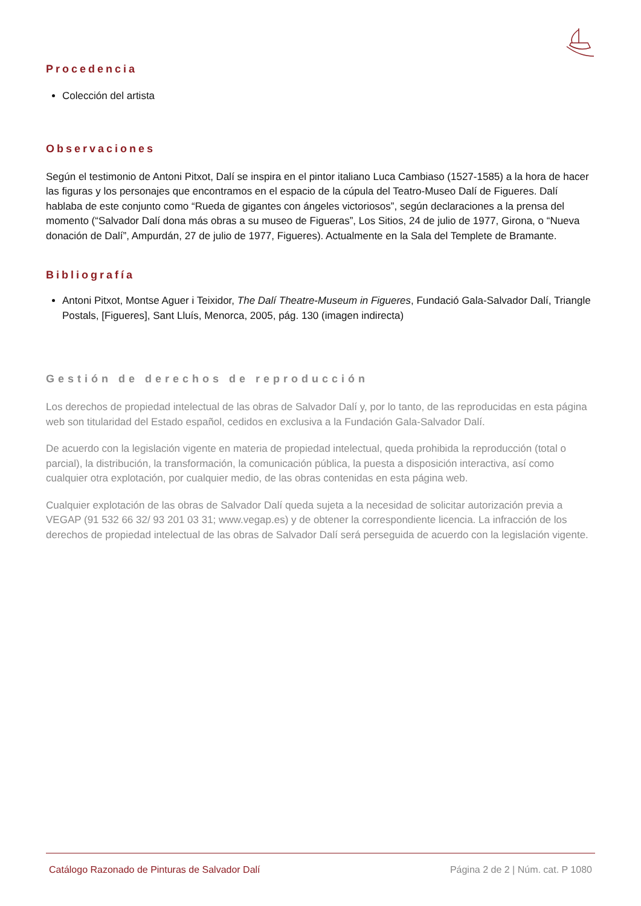Procedencia
Colección del artista
Observaciones
Según el testimonio de Antoni Pitxot, Dalí se inspira en el pintor italiano Luca Cambiaso (1527-1585) a la hora de hacer las figuras y los personajes que encontramos en el espacio de la cúpula del Teatro-Museo Dalí de Figueres. Dalí hablaba de este conjunto como “Rueda de gigantes con ángeles victoriosos”, según declaraciones a la prensa del momento (“Salvador Dalí dona más obras a su museo de Figueras”, Los Sitios, 24 de julio de 1977, Girona, o “Nueva donación de Dalí”, Ampurdán, 27 de julio de 1977, Figueres). Actualmente en la Sala del Templete de Bramante.
Bibliografía
Antoni Pitxot, Montse Aguer i Teixidor, The Dalí Theatre-Museum in Figueres, Fundació Gala-Salvador Dalí, Triangle Postals, [Figueres], Sant Lluís, Menorca, 2005, pág. 130 (imagen indirecta)
Gestión de derechos de reproducción
Los derechos de propiedad intelectual de las obras de Salvador Dalí y, por lo tanto, de las reproducidas en esta página web son titularidad del Estado español, cedidos en exclusiva a la Fundación Gala-Salvador Dalí.
De acuerdo con la legislación vigente en materia de propiedad intelectual, queda prohibida la reproducción (total o parcial), la distribución, la transformación, la comunicación pública, la puesta a disposición interactiva, así como cualquier otra explotación, por cualquier medio, de las obras contenidas en esta página web.
Cualquier explotación de las obras de Salvador Dalí queda sujeta a la necesidad de solicitar autorización previa a VEGAP (91 532 66 32/ 93 201 03 31; www.vegap.es) y de obtener la correspondiente licencia. La infracción de los derechos de propiedad intelectual de las obras de Salvador Dalí será perseguida de acuerdo con la legislación vigente.
Catálogo Razonado de Pinturas de Salvador Dalí Página 2 de 2 | Núm. cat. P 1080